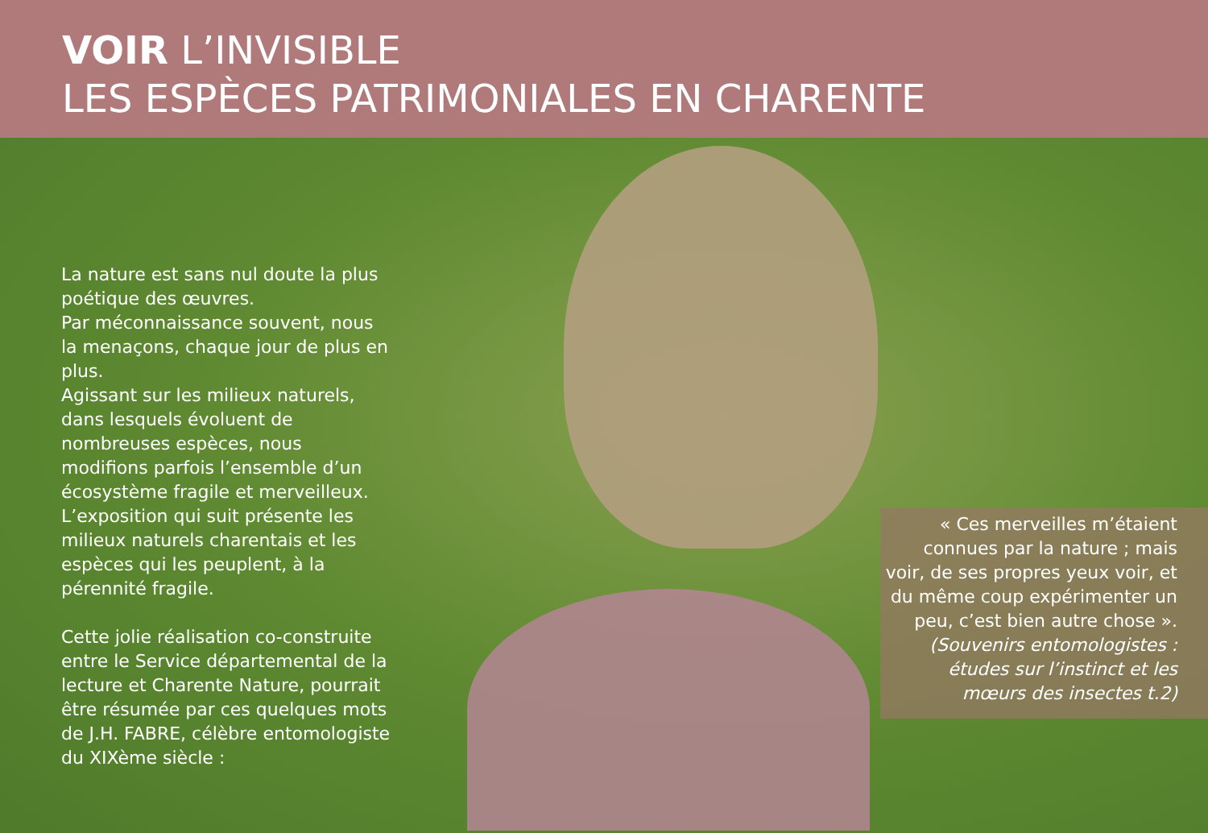VOIR L’INVISIBLE
LES ESPÈCES PATRIMONIALES EN CHARENTE
La nature est sans nul doute la plus poétique des œuvres.
Par méconnaissance souvent, nous la menaçons, chaque jour de plus en plus.
Agissant sur les milieux naturels, dans lesquels évoluent de nombreuses espèces, nous modifions parfois l’ensemble d’un écosystème fragile et merveilleux.
L’exposition qui suit présente les milieux naturels charentais et les espèces qui les peuplent, à la pérennité fragile.
Cette jolie réalisation co-construite entre le Service départemental de la lecture et Charente Nature, pourrait être résumée par ces quelques mots de J.H. FABRE, célèbre entomologiste du XIXème siècle :
« Ces merveilles m’étaient connues par la nature ; mais voir, de ses propres yeux voir, et du même coup expérimenter un peu, c’est bien autre chose ».
(Souvenirs entomologistes : études sur l’instinct et les mœurs des insectes t.2)